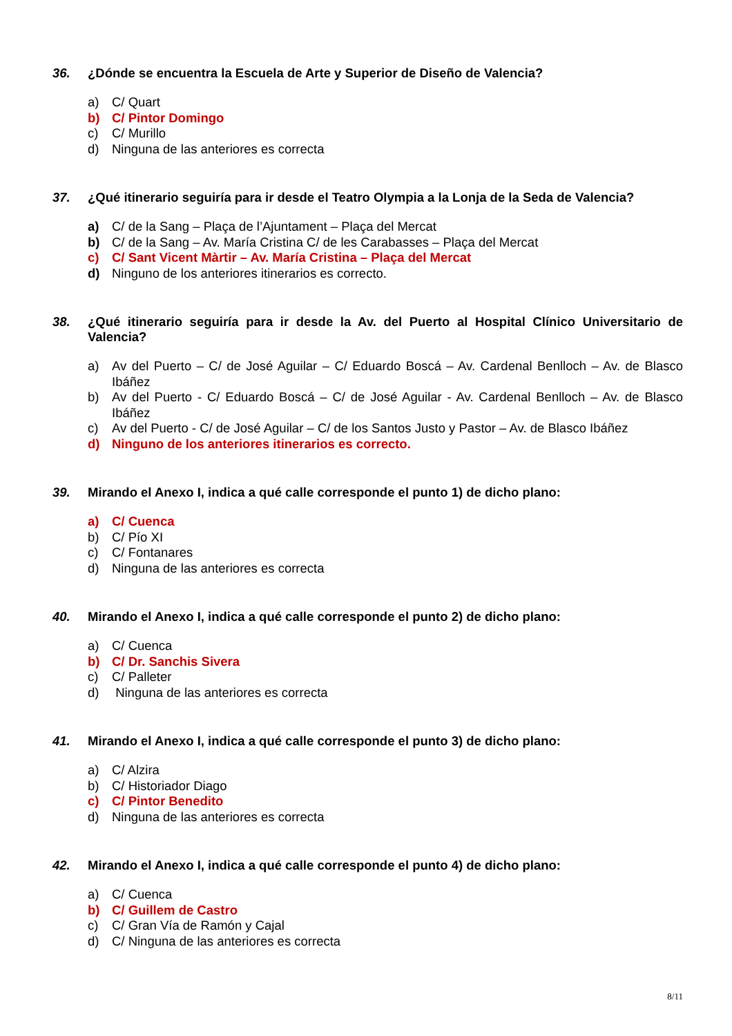36. ¿Dónde se encuentra la Escuela de Arte y Superior de Diseño de Valencia?
a) C/ Quart
b) C/ Pintor Domingo
c) C/ Murillo
d) Ninguna de las anteriores es correcta
37. ¿Qué itinerario seguiría para ir desde el Teatro Olympia a la Lonja de la Seda de Valencia?
a) C/ de la Sang – Plaça de l’Ajuntament – Plaça del Mercat
b) C/ de la Sang – Av. María Cristina C/ de les Carabasses – Plaça del Mercat
c) C/ Sant Vicent Màrtir – Av. María Cristina – Plaça del Mercat
d) Ninguno de los anteriores itinerarios es correcto.
38. ¿Qué itinerario seguiría para ir desde la Av. del Puerto al Hospital Clínico Universitario de Valencia?
a) Av del Puerto – C/ de José Aguilar – C/ Eduardo Boscá – Av. Cardenal Benlloch – Av. de Blasco Ibáñez
b) Av del Puerto - C/ Eduardo Boscá – C/ de José Aguilar - Av. Cardenal Benlloch – Av. de Blasco Ibáñez
c) Av del Puerto - C/ de José Aguilar – C/ de los Santos Justo y Pastor – Av. de Blasco Ibáñez
d) Ninguno de los anteriores itinerarios es correcto.
39. Mirando el Anexo I, indica a qué calle corresponde el punto 1) de dicho plano:
a) C/ Cuenca
b) C/ Pío XI
c) C/ Fontanares
d) Ninguna de las anteriores es correcta
40. Mirando el Anexo I, indica a qué calle corresponde el punto 2) de dicho plano:
a) C/ Cuenca
b) C/ Dr. Sanchis Sivera
c) C/ Palleter
d) Ninguna de las anteriores es correcta
41. Mirando el Anexo I, indica a qué calle corresponde el punto 3) de dicho plano:
a) C/ Alzira
b) C/ Historiador Diago
c) C/ Pintor Benedito
d) Ninguna de las anteriores es correcta
42. Mirando el Anexo I, indica a qué calle corresponde el punto 4) de dicho plano:
a) C/ Cuenca
b) C/ Guillem de Castro
c) C/ Gran Vía de Ramón y Cajal
d) C/ Ninguna de las anteriores es correcta
8/11